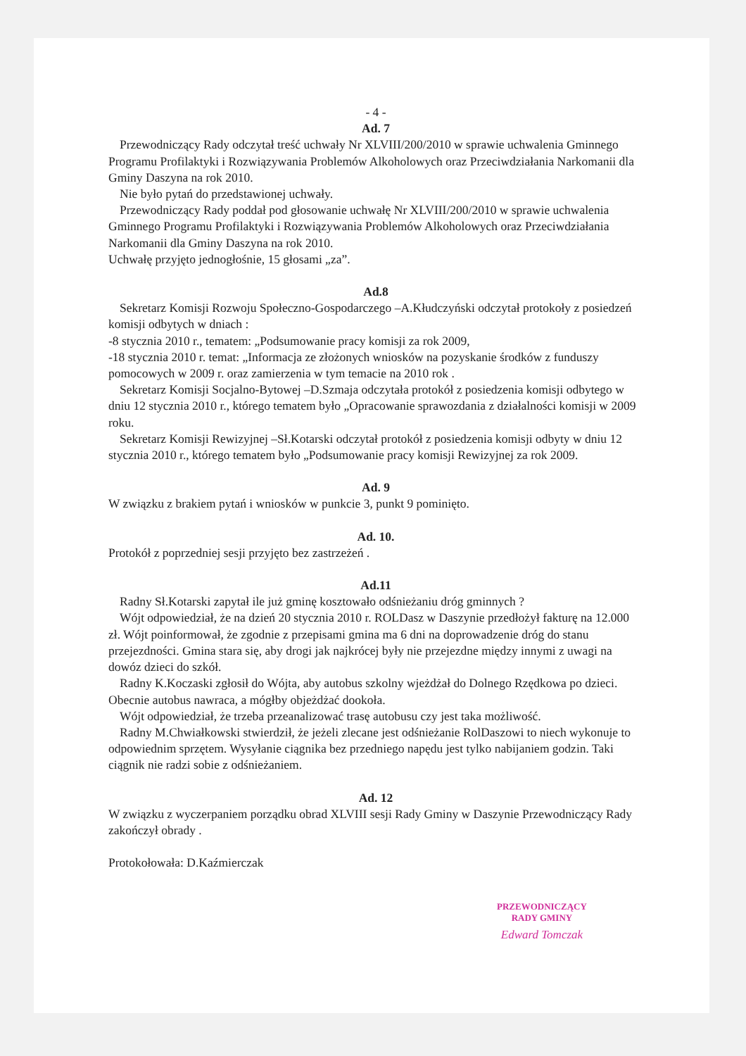- 4 -
Ad. 7
Przewodniczący Rady odczytał treść uchwały Nr XLVIII/200/2010 w sprawie uchwalenia Gminnego Programu Profilaktyki i Rozwiązywania Problemów Alkoholowych oraz Przeciwdziałania Narkomanii dla Gminy Daszyna na rok 2010.
Nie było pytań do przedstawionej uchwały.
Przewodniczący Rady poddał pod głosowanie uchwałę Nr XLVIII/200/2010 w sprawie uchwalenia Gminnego Programu Profilaktyki i Rozwiązywania Problemów Alkoholowych oraz Przeciwdziałania Narkomanii dla Gminy Daszyna na rok 2010.
Uchwałę przyjęto jednogłośnie, 15 głosami „za”.
Ad.8
Sekretarz Komisji Rozwoju Społeczno-Gospodarczego –A.Kłudczyński odczytał protokoły z posiedzeń komisji odbytych w dniach :
-8 stycznia 2010 r., tematem: „Podsumowanie pracy komisji za rok 2009,
-18 stycznia 2010 r. temat: „Informacja ze złożonych wniosków na pozyskanie środków z funduszy pomocowych w 2009 r. oraz zamierzenia w tym temacie na 2010 rok .
Sekretarz Komisji Socjalno-Bytowej –D.Szmaja odczytała protokół z posiedzenia komisji odbytego w dniu 12 stycznia 2010 r., którego tematem było „Opracowanie sprawozdania z działalności komisji w 2009 roku.
Sekretarz Komisji Rewizyjnej –Sł.Kotarski odczytał protokół z posiedzenia komisji odbyty w dniu 12 stycznia 2010 r., którego tematem było „Podsumowanie pracy komisji Rewizyjnej za rok 2009.
Ad. 9
W związku z brakiem pytań i wniosków w punkcie 3, punkt 9 pominięto.
Ad. 10.
Protokół z poprzedniej sesji przyjęto bez zastrzeżeń .
Ad.11
Radny Sł.Kotarski zapytał ile już gminę kosztowało odśnieżaniu dróg gminnych ?
Wójt odpowiedział, że na dzień 20 stycznia 2010 r. ROLDasz w Daszynie przedłożył fakturę na 12.000 zł. Wójt poinformował, że zgodnie z przepisami gmina ma 6 dni na doprowadzenie dróg do stanu przejezdności. Gmina stara się, aby drogi jak najkrócej były nie przejezdne między innymi z uwagi na dowóz dzieci do szkół.
Radny K.Koczaski zgłosił do Wójta, aby autobus szkolny wjeżdżał do Dolnego Rzędkowa po dzieci. Obecnie autobus nawraca, a mógłby objeżdżać dookoła.
Wójt odpowiedział, że trzeba przeanalizować trasę autobusu czy jest taka możliwość.
Radny M.Chwiałkowski stwierdził, że jeżeli zlecane jest odśnieżanie RolDaszowi to niech wykonuje to odpowiednim sprzętem. Wysyłanie ciągnika bez przedniego napędu jest tylko nabijaniem godzin. Taki ciągnik nie radzi sobie z odśnieżaniem.
Ad. 12
W związku z wyczerpaniem porządku obrad XLVIII sesji Rady Gminy w Daszynie Przewodniczący Rady zakończył obrady .
Protokołowała: D.Kaźmierczak
PRZEWODNICZĄCY
RADY GMINY
Edward Tomczak